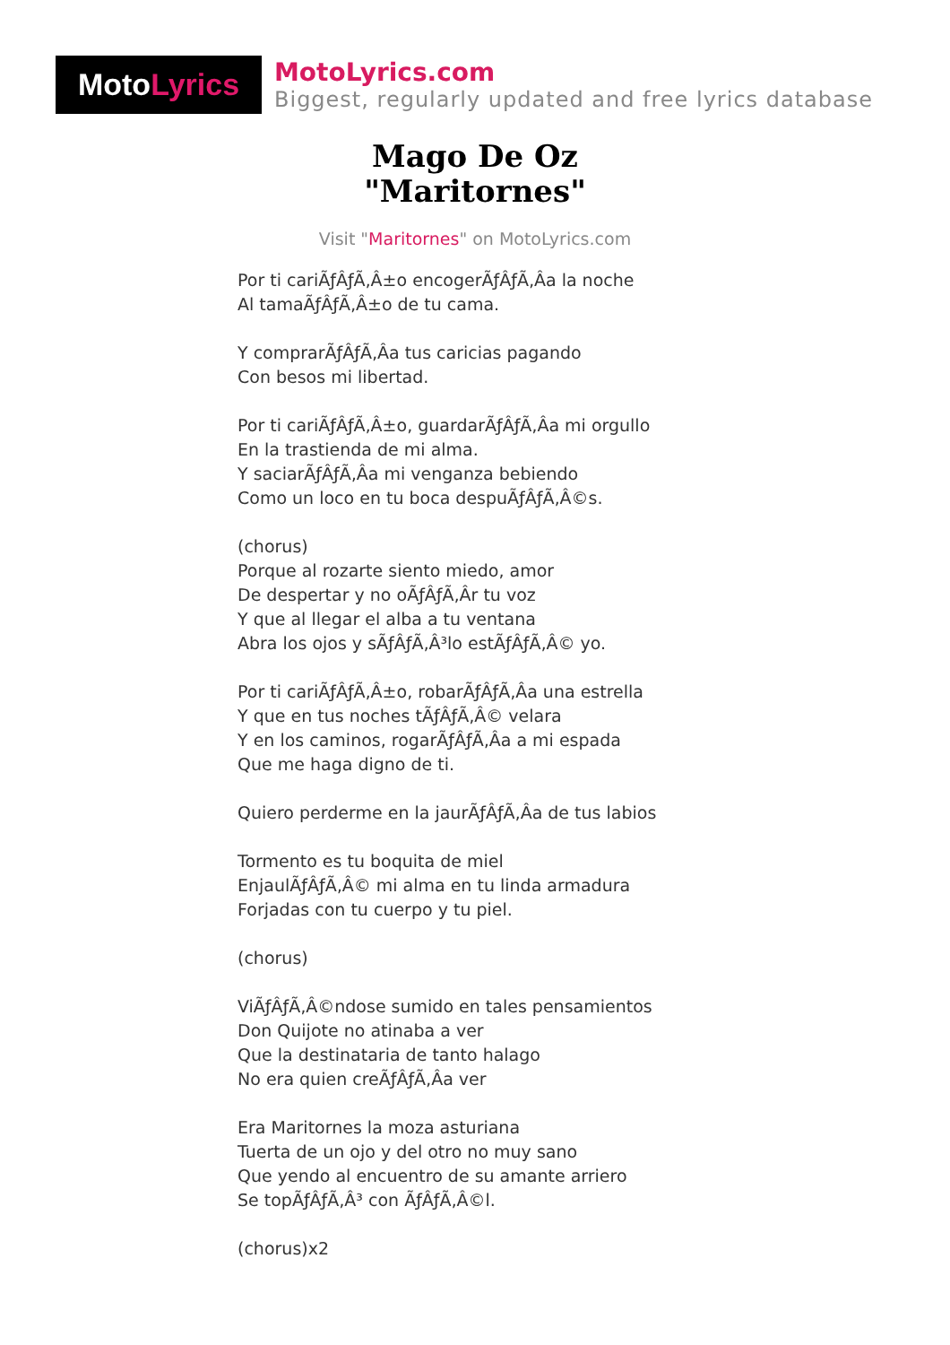Moto Lyrics
MotoLyrics.com
Biggest, regularly updated and free lyrics database
Mago De Oz
"Maritornes"
Visit "Maritornes" on MotoLyrics.com
Por ti cariÃƒÂƒÃ‚Â±o encogerÃƒÂƒÃ‚Âa la noche
Al tamaÃƒÂƒÃ‚Â±o de tu cama.
Y comprarÃƒÂƒÃ‚Âa tus caricias pagando
Con besos mi libertad.
Por ti cariÃƒÂƒÃ‚Â±o, guardarÃƒÂƒÃ‚Âa mi orgullo
En la trastienda de mi alma.
Y saciarÃƒÂƒÃ‚Âa mi venganza bebiendo
Como un loco en tu boca despuÃƒÂƒÃ‚Â©s.
(chorus)
Porque al rozarte siento miedo, amor
De despertar y no oÃƒÂƒÃ‚Âr tu voz
Y que al llegar el alba a tu ventana
Abra los ojos y sÃƒÂƒÃ‚Â³lo estÃƒÂƒÃ‚Â© yo.
Por ti cariÃƒÂƒÃ‚Â±o, robarÃƒÂƒÃ‚Âa una estrella
Y que en tus noches tÃƒÂƒÃ‚Â© velara
Y en los caminos, rogarÃƒÂƒÃ‚Âa a mi espada
Que me haga digno de ti.
Quiero perderme en la jaurÃƒÂƒÃ‚Âa de tus labios
Tormento es tu boquita de miel
EnjaulÃƒÂƒÃ‚Â© mi alma en tu linda armadura
Forjadas con tu cuerpo y tu piel.
(chorus)
ViÃƒÂƒÃ‚Â©ndose sumido en tales pensamientos
Don Quijote no atinaba a ver
Que la destinataria de tanto halago
No era quien creÃƒÂƒÃ‚Âa ver
Era Maritornes la moza asturiana
Tuerta de un ojo y del otro no muy sano
Que yendo al encuentro de su amante arriero
Se topÃƒÂƒÃ‚Â³ con ÃƒÂƒÃ‚Â©l.
(chorus)x2